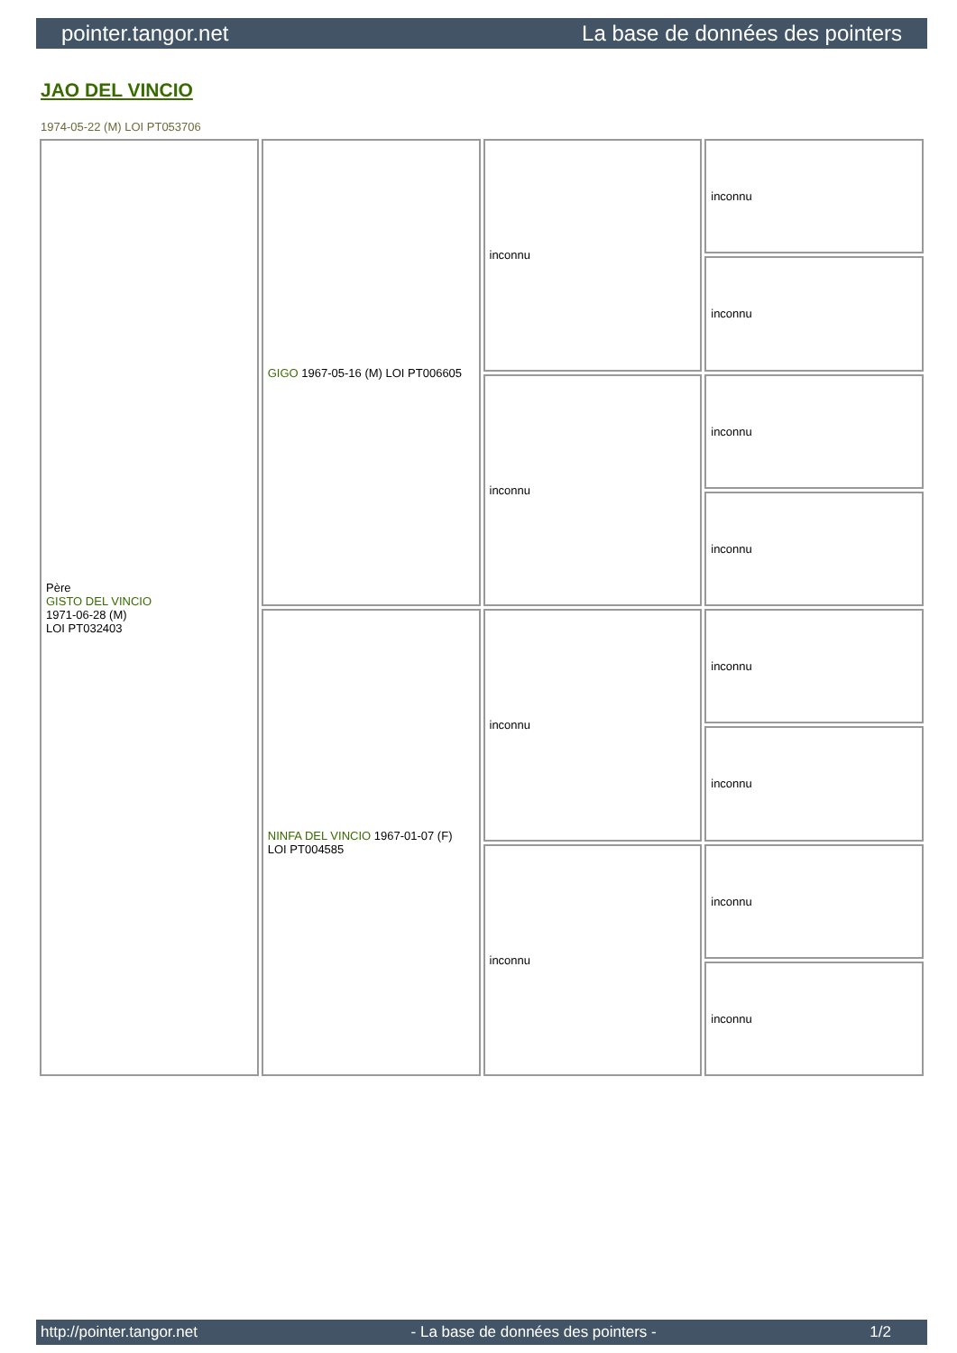pointer.tangor.net La base de données des pointers
JAO DEL VINCIO
1974-05-22 (M) LOI PT053706
| Père GISTO DEL VINCIO 1971-06-28 (M) LOI PT032403 | GIGO 1967-05-16 (M) LOI PT006605 | inconnu | inconnu |
| | | | inconnu |
| | | inconnu | inconnu |
| | | | inconnu |
| | NINFA DEL VINCIO 1967-01-07 (F) LOI PT004585 | inconnu | inconnu |
| | | | inconnu |
| | | inconnu | inconnu |
| | | | inconnu |
http://pointer.tangor.net - La base de données des pointers - 1/2